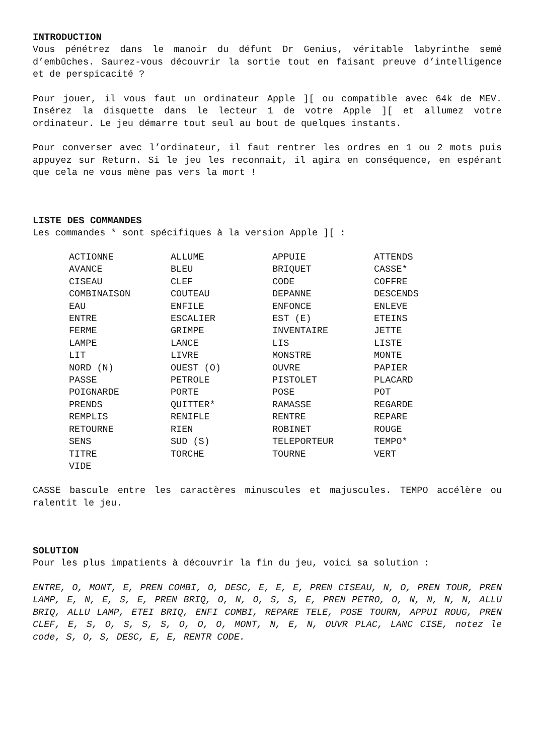INTRODUCTION
Vous pénétrez dans le manoir du défunt Dr Genius, véritable labyrinthe semé d’embûches. Saurez-vous découvrir la sortie tout en faisant preuve d’intelligence et de perspicacité ?
Pour jouer, il vous faut un ordinateur Apple ][ ou compatible avec 64k de MEV. Insérez la disquette dans le lecteur 1 de votre Apple ][ et allumez votre ordinateur. Le jeu démarre tout seul au bout de quelques instants.
Pour converser avec l’ordinateur, il faut rentrer les ordres en 1 ou 2 mots puis appuyez sur Return. Si le jeu les reconnait, il agira en conséquence, en espérant que cela ne vous mène pas vers la mort !
LISTE DES COMMANDES
Les commandes * sont spécifiques à la version Apple ][ :
| ACTIONNE | ALLUME | APPUIE | ATTENDS |
| AVANCE | BLEU | BRIQUET | CASSE* |
| CISEAU | CLEF | CODE | COFFRE |
| COMBINAISON | COUTEAU | DEPANNE | DESCENDS |
| EAU | ENFILE | ENFONCE | ENLEVE |
| ENTRE | ESCALIER | EST (E) | ETEINS |
| FERME | GRIMPE | INVENTAIRE | JETTE |
| LAMPE | LANCE | LIS | LISTE |
| LIT | LIVRE | MONSTRE | MONTE |
| NORD (N) | OUEST (O) | OUVRE | PAPIER |
| PASSE | PETROLE | PISTOLET | PLACARD |
| POIGNARDE | PORTE | POSE | POT |
| PRENDS | QUITTER* | RAMASSE | REGARDE |
| REMPLIS | RENIFLE | RENTRE | REPARE |
| RETOURNE | RIEN | ROBINET | ROUGE |
| SENS | SUD (S) | TELEPORTEUR | TEMPO* |
| TITRE | TORCHE | TOURNE | VERT |
| VIDE | | | |
CASSE bascule entre les caractères minuscules et majuscules. TEMPO accélère ou ralentit le jeu.
SOLUTION
Pour les plus impatients à découvrir la fin du jeu, voici sa solution :
ENTRE, O, MONT, E, PREN COMBI, O, DESC, E, E, E, PREN CISEAU, N, O, PREN TOUR, PREN LAMP, E, N, E, S, E, PREN BRIQ, O, N, O, S, S, E, PREN PETRO, O, N, N, N, N, ALLU BRIQ, ALLU LAMP, ETEI BRIQ, ENFI COMBI, REPARE TELE, POSE TOURN, APPUI ROUG, PREN CLEF, E, S, O, S, S, S, O, O, O, MONT, N, E, N, OUVR PLAC, LANC CISE, notez le code, S, O, S, DESC, E, E, RENTR CODE.